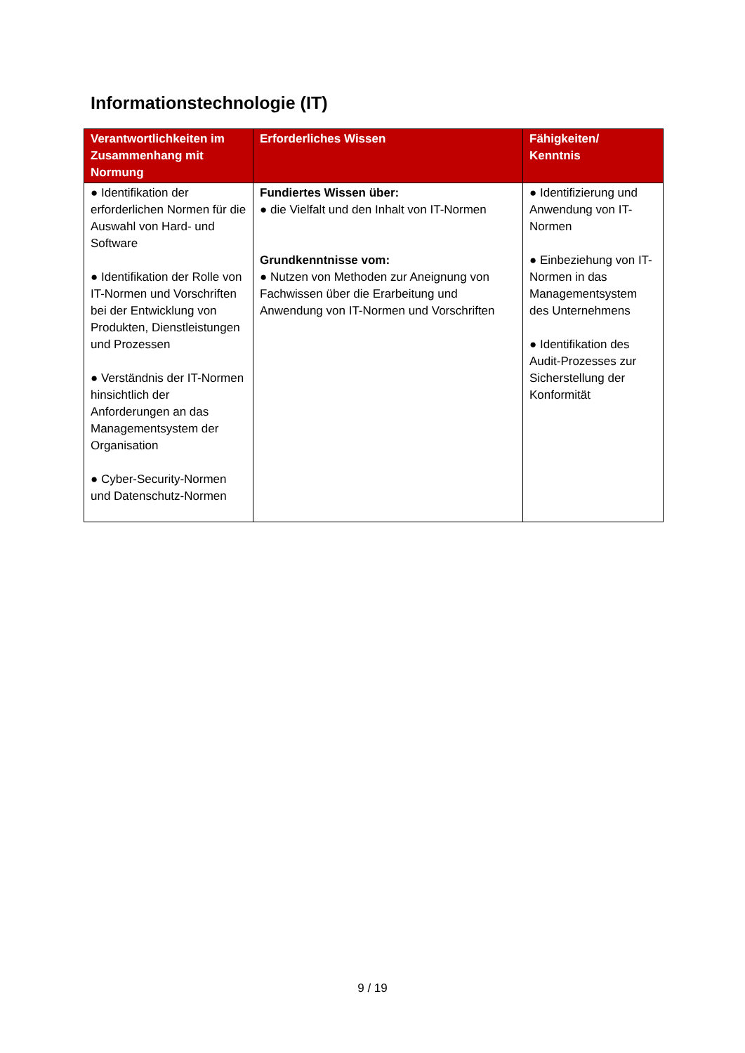Informationstechnologie (IT)
| Verantwortlichkeiten im Zusammenhang mit Normung | Erforderliches Wissen | Fähigkeiten/ Kenntnis |
| --- | --- | --- |
| ● Identifikation der erforderlichen Normen für die Auswahl von Hard- und Software ● Identifikation der Rolle von IT-Normen und Vorschriften bei der Entwicklung von Produkten, Dienstleistungen und Prozessen ● Verständnis der IT-Normen hinsichtlich der Anforderungen an das Managementsystem der Organisation ● Cyber-Security-Normen und Datenschutz-Normen | Fundiertes Wissen über: ● die Vielfalt und den Inhalt von IT-Normen Grundkenntnisse vom: ● Nutzen von Methoden zur Aneignung von Fachwissen über die Erarbeitung und Anwendung von IT-Normen und Vorschriften | ● Identifizierung und Anwendung von IT-Normen ● Einbeziehung von IT-Normen in das Managementsystem des Unternehmens ● Identifikation des Audit-Prozesses zur Sicherstellung der Konformität |
9 / 19